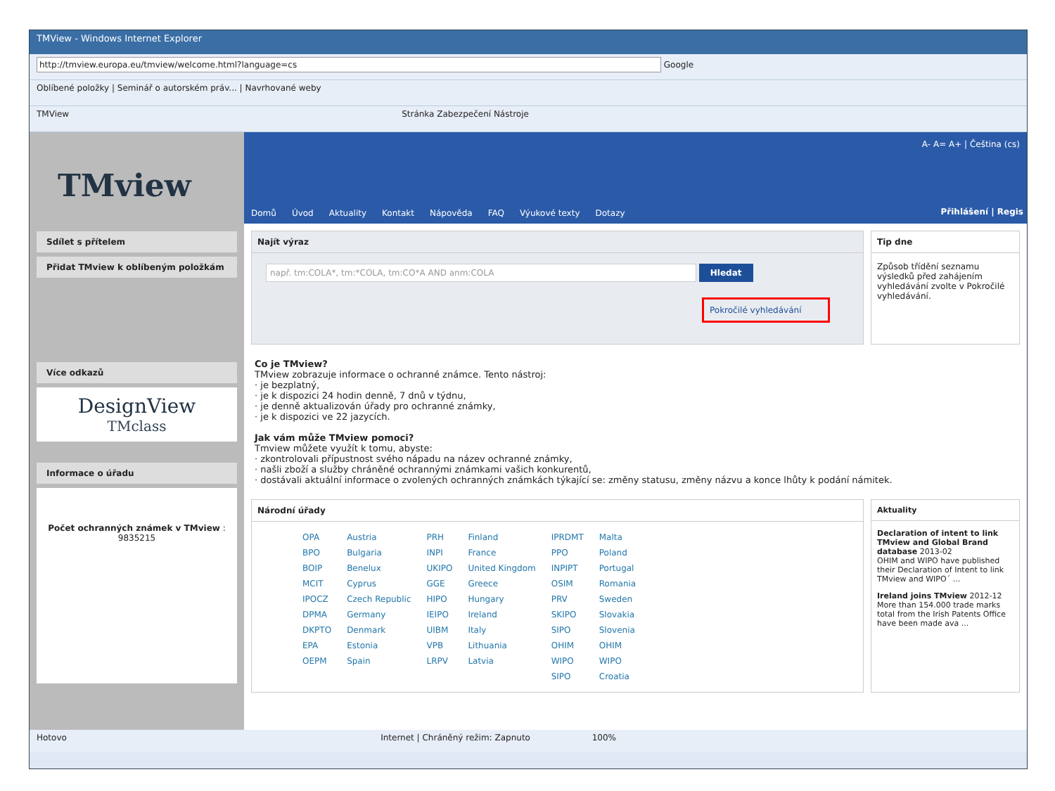TMView - Windows Internet Explorer
http://tmview.europa.eu/tmview/welcome.html?language=cs Google
Oblíbené položky | Seminář o autorském práv... | Navrhované weby
TMView Stránka Zabezpečení Nástroje
TMview
Sdílet s přítelem
Přidat TMview k oblíbeným položkám
Více odkazů
DesignView
TMclass
Informace o úřadu
Počet ochranných známek v TMview : 9835215
A- A= A+ | Čeština (cs)
Domů Úvod Aktuality Kontakt Nápověda FAQ Výukové texty Dotazy
Přihlášení | Regis
Najít výraz
např. tm:COLA*, tm:*COLA, tm:CO*A AND anm:COLA Hledat
Pokročilé vyhledávání
Tip dne
Způsob třídění seznamu výsledků před zahájením vyhledávání zvolte v Pokročilé vyhledávání.
Co je TMview?
TMview zobrazuje informace o ochranné známce. Tento nástroj:
· je bezplatný,
· je k dispozici 24 hodin denně, 7 dnů v týdnu,
· je denně aktualizován úřady pro ochranné známky,
· je k dispozici ve 22 jazycích.
Jak vám může TMview pomoci?
Tmview můžete využít k tomu, abyste:
· zkontrolovali přípustnost svého nápadu na název ochranné známky,
· našli zboží a služby chráněné ochrannými známkami vašich konkurentů,
· dostávali aktuální informace o zvolených ochranných známkách týkající se: změny statusu, změny názvu a konce lhůty k podání námitek.
Národní úřady
| OPA | Austria | PRH | Finland | IPRDMT | Malta |
| BPO | Bulgaria | INPI | France | PPO | Poland |
| BOIP | Benelux | UKIPO | United Kingdom | INPIPT | Portugal |
| MCIT | Cyprus | GGE | Greece | OSIM | Romania |
| IPOCZ | Czech Republic | HIPO | Hungary | PRV | Sweden |
| DPMA | Germany | IEIPO | Ireland | SKIPO | Slovakia |
| DKPTO | Denmark | UIBM | Italy | SIPO | Slovenia |
| EPA | Estonia | VPB | Lithuania | OHIM | OHIM |
| OEPM | Spain | LRPV | Latvia | WIPO | WIPO |
| | | | | SIPO | Croatia |
Aktuality
Declaration of intent to link TMview and Global Brand database 2013-02
OHIM and WIPO have published their Declaration of Intent to link TMview and WIPO´ ...
Ireland joins TMview 2012-12
More than 154.000 trade marks total from the Irish Patents Office have been made ava ...
Hotovo Internet | Chráněný režim: Zapnuto 100%